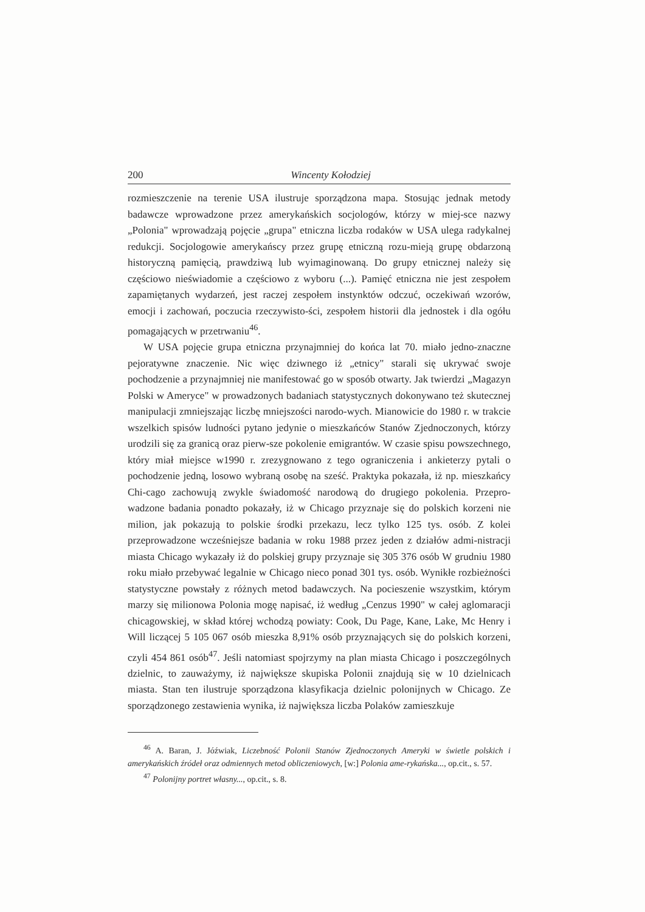200 Wincenty Kołodziej
rozmieszczenie na terenie USA ilustruje sporządzona mapa. Stosując jednak metody badawcze wprowadzone przez amerykańskich socjologów, którzy w miej-sce nazwy „Polonia" wprowadzają pojęcie „grupa" etniczna liczba rodaków w USA ulega radykalnej redukcji. Socjologowie amerykańscy przez grupę etniczną rozu-mieją grupę obdarzoną historyczną pamięcią, prawdziwą lub wyimaginowaną. Do grupy etnicznej należy się częściowo nieświadomie a częściowo z wyboru (...). Pamięć etniczna nie jest zespołem zapamiętanych wydarzeń, jest raczej zespołem instynktów odczuć, oczekiwań wzorów, emocji i zachowań, poczucia rzeczywisto-ści, zespołem historii dla jednostek i dla ogółu pomagających w przetrwaniu<sup>46</sup>.
W USA pojęcie grupa etniczna przynajmniej do końca lat 70. miało jedno-znaczne pejoratywne znaczenie. Nic więc dziwnego iż „etnicy" starali się ukrywać swoje pochodzenie a przynajmniej nie manifestować go w sposób otwarty. Jak twierdzi „Magazyn Polski w Ameryce" w prowadzonych badaniach statystycznych dokonywano też skutecznej manipulacji zmniejszając liczbę mniejszości narodo-wych. Mianowicie do 1980 r. w trakcie wszelkich spisów ludności pytano jedynie o mieszkańców Stanów Zjednoczonych, którzy urodzili się za granicą oraz pierw-sze pokolenie emigrantów. W czasie spisu powszechnego, który miał miejsce w1990 r. zrezygnowano z tego ograniczenia i ankieterzy pytali o pochodzenie jedną, losowo wybraną osobę na sześć. Praktyka pokazała, iż np. mieszkańcy Chi-cago zachowują zwykle świadomość narodową do drugiego pokolenia. Przepro-wadzone badania ponadto pokazały, iż w Chicago przyznaje się do polskich korzeni nie milion, jak pokazują to polskie środki przekazu, lecz tylko 125 tys. osób. Z kolei przeprowadzone wcześniejsze badania w roku 1988 przez jeden z działów admi-nistracji miasta Chicago wykazały iż do polskiej grupy przyznaje się 305 376 osób W grudniu 1980 roku miało przebywać legalnie w Chicago nieco ponad 301 tys. osób. Wynikłe rozbieżności statystyczne powstały z różnych metod badawczych. Na pocieszenie wszystkim, którym marzy się milionowa Polonia mogę napisać, iż według „Cenzus 1990" w całej aglomaracji chicagowskiej, w skład której wchodzą powiaty: Cook, Du Page, Kane, Lake, Mc Henry i Will liczącej 5 105 067 osób mieszka 8,91% osób przyznających się do polskich korzeni, czyli 454 861 osób<sup>47</sup>. Jeśli natomiast spojrzymy na plan miasta Chicago i poszczególnych dzielnic, to zauważymy, iż największe skupiska Polonii znajdują się w 10 dzielnicach miasta. Stan ten ilustruje sporządzona klasyfikacja dzielnic polonijnych w Chicago. Ze sporządzonego zestawienia wynika, iż największa liczba Polaków zamieszkuje
<sup>46</sup> A. Baran, J. Jóźwiak, Liczebność Polonii Stanów Zjednoczonych Ameryki w świetle polskich i amerykańskich źródeł oraz odmiennych metod obliczeniowych, [w:] Polonia ame-rykańska..., op.cit., s. 57.
<sup>47</sup> Polonijny portret własny..., op.cit., s. 8.